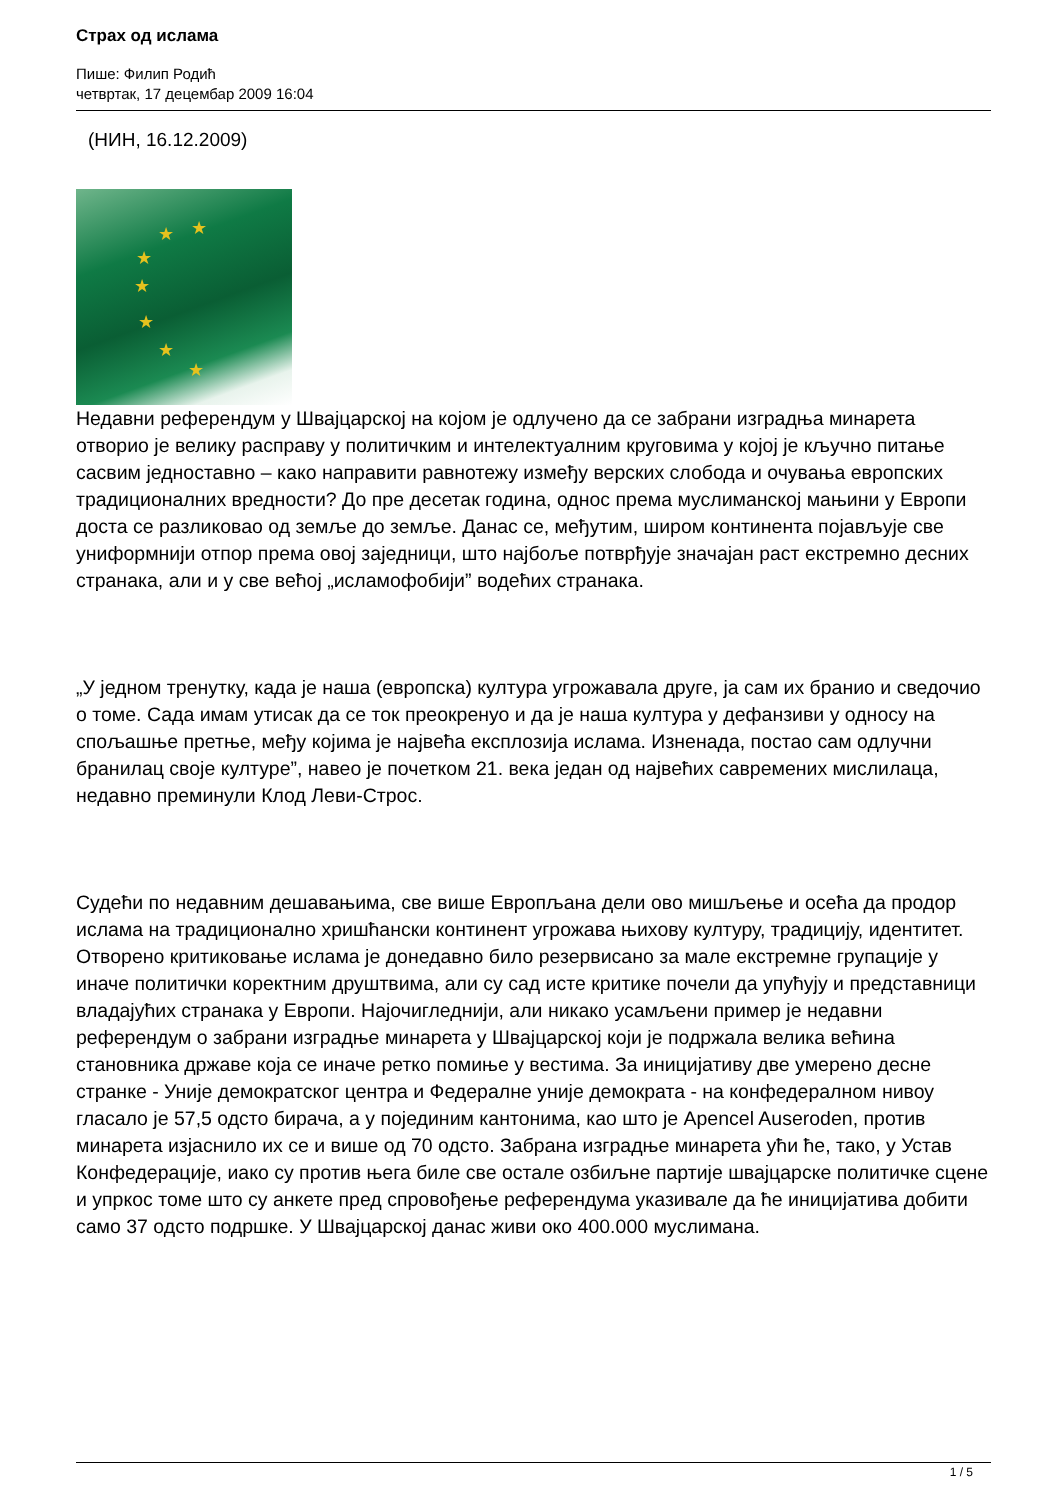Страх од ислама
Пише: Филип Родић
четвртак, 17 децембар 2009 16:04
(НИН, 16.12.2009)
★ ★
★
★
★
★
★
Недавни референдум у Швајцарској на којом је одлучено да се забрани изградња минарета отворио је велику расправу у политичким и интелектуалним круговима у којој је кључно питање сасвим једноставно – како направити равнотежу између верских слобода и очувања европских традиционалних вредности? До пре десетак година, однос према муслиманској мањини у Европи доста се разликовао од земље до земље. Данас се, међутим, широм континента појављује све униформнији отпор према овој заједници, што најбоље потврђује значајан раст екстремно десних странака, али и у све већој „исламофобији” водећих странака.
„У једном тренутку, када је наша (европска) култура угрожавала друге, ја сам их бранио и сведочио о томе. Сада имам утисак да се ток преокренуо и да је наша култура у дефанзиви у односу на спољашње претње, међу којима је највећа експлозија ислама. Изненада, постао сам одлучни бранилац своје културе”, навео је почетком 21. века један од највећих савремених мислилаца, недавно преминули Клод Леви-Строс.
Судећи по недавним дешавањима, све више Европљана дели ово мишљење и осећа да продор ислама на традиционално хришћански континент угрожава њихову културу, традицију, идентитет. Отворено критиковање ислама је донедавно било резервисано за мале екстремне групације у иначе политички коректним друштвима, али су сад исте критике почели да упућују и представници владајућих странака у Европи. Најочигледнији, али никако усамљени пример је недавни референдум о забрани изградње минарета у Швајцарској који је подржала велика већина становника државе која се иначе ретко помиње у вестима. За иницијативу две умерено десне странке - Уније демократског центра и Федералне уније демократа - на конфедералном нивоу гласало је 57,5 одсто бирача, а у појединим кантонима, као што је Apencel Auseroden, против минарета изјаснило их се и више од 70 одсто. Забрана изградње минарета ући ће, тако, у Устав Конфедерације, иако су против њега биле све остале озбиљне партије швајцарске политичке сцене и упркос томе што су анкете пред спровођење референдума указивале да ће иницијатива добити само 37 одсто подршке. У Швајцарској данас живи око 400.000 муслимана.
1 / 5